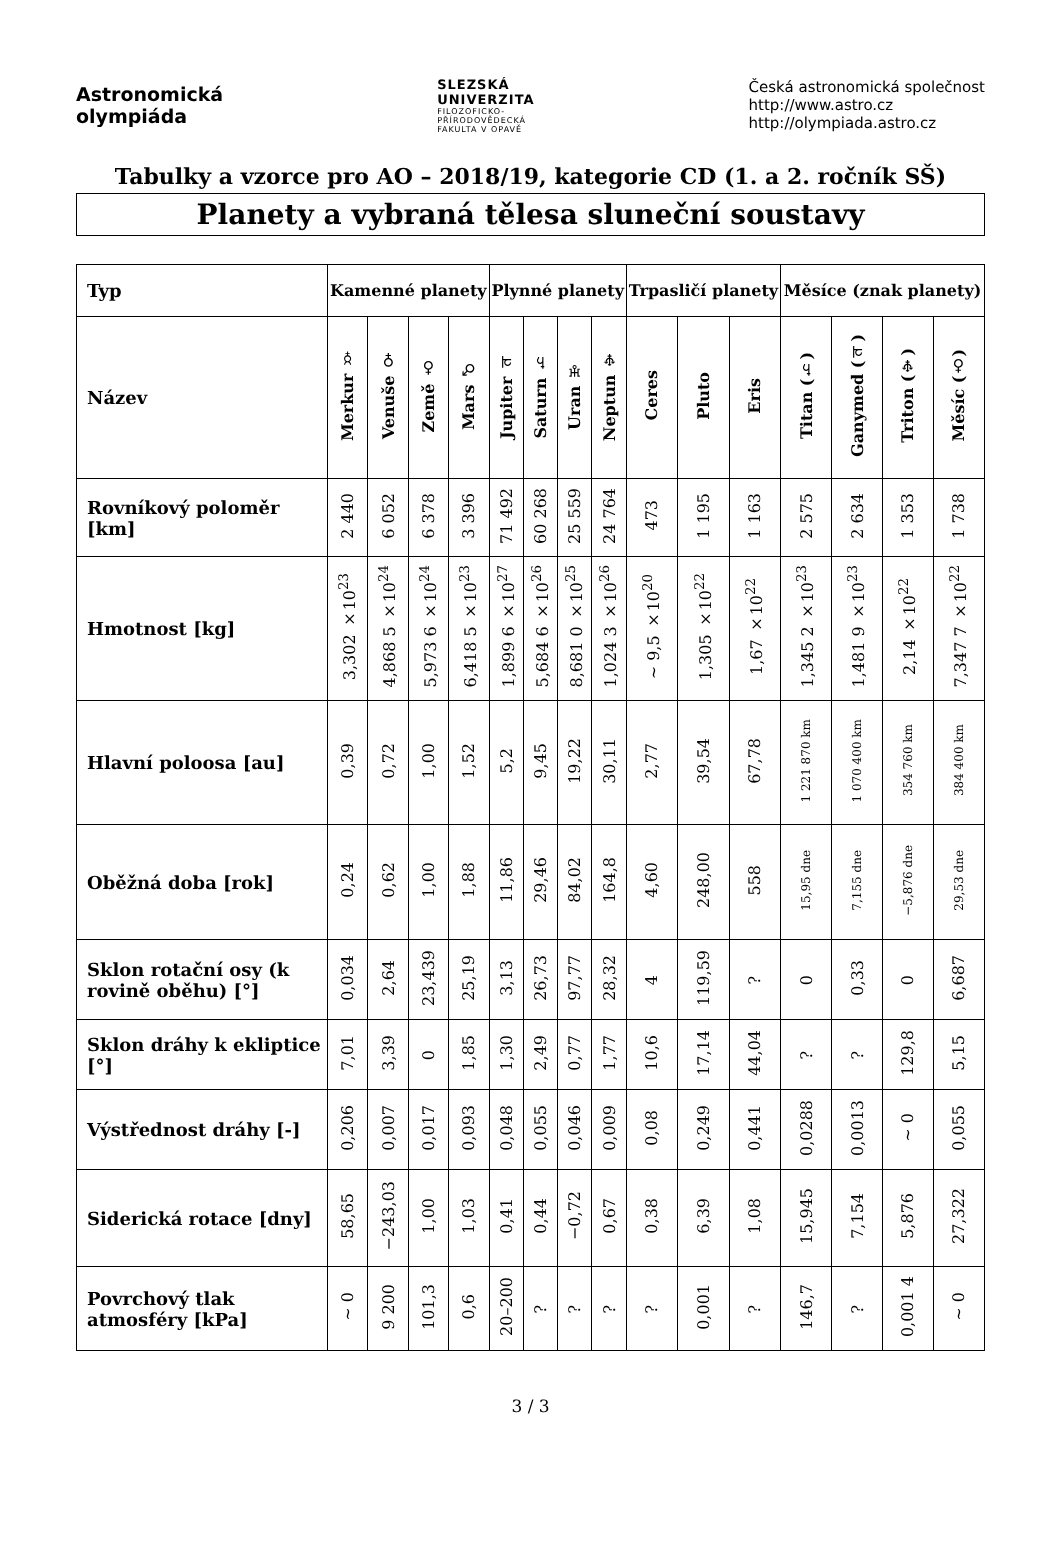Astronomická
olympiáda
SLEZSKÁ
UNIVERZITA
FILOZOFICKO-
PŘÍRODOVĚDECKÁ
FAKULTA V OPAVĚ
Česká astronomická společnost
http://www.astro.cz
http://olympiada.astro.cz
Tabulky a vzorce pro AO – 2018/19, kategorie CD (1. a 2. ročník SŠ)
Planety a vybraná tělesa sluneční soustavy
| Typ | Kamenné planety | | | | Plynné planety | | | | Trpasličí planety | | | Měsíce (znak planety) | | | |
| --- | --- | --- | --- | --- | --- | --- | --- | --- | --- | --- | --- | --- | --- | --- | --- |
| Název | Merkur ☿ | Venuše ♀ | Země ♁ | Mars ♂ | Jupiter ♃ | Saturn ♄ | Uran ♅ | Neptun ♆ | Ceres | Pluto | Eris | Titan (♄) | Ganymed (♃) | Triton (♆) | Měsíc (♁) |
| Rovníkový poloměr [km] | 2 440 | 6 052 | 6 378 | 3 396 | 71 492 | 60 268 | 25 559 | 24 764 | 473 | 1 195 | 1 163 | 2 575 | 2 634 | 1 353 | 1 738 |
| Hmotnost [kg] | 3,302 ×10<sup>23</sup> | 4,868 5 ×10<sup>24</sup> | 5,973 6 ×10<sup>24</sup> | 6,418 5 ×10<sup>23</sup> | 1,899 6 ×10<sup>27</sup> | 5,684 6 ×10<sup>26</sup> | 8,681 0 ×10<sup>25</sup> | 1,024 3 ×10<sup>26</sup> | ~ 9,5 ×10<sup>20</sup> | 1,305 ×10<sup>22</sup> | 1,67 ×10<sup>22</sup> | 1,345 2 ×10<sup>23</sup> | 1,481 9 ×10<sup>23</sup> | 2,14 ×10<sup>22</sup> | 7,347 7 ×10<sup>22</sup> |
| Hlavní poloosa [au] | 0,39 | 0,72 | 1,00 | 1,52 | 5,2 | 9,45 | 19,22 | 30,11 | 2,77 | 39,54 | 67,78 | 1 221 870 km | 1 070 400 km | 354 760 km | 384 400 km |
| Oběžná doba [rok] | 0,24 | 0,62 | 1,00 | 1,88 | 11,86 | 29,46 | 84,02 | 164,8 | 4,60 | 248,00 | 558 | 15,95 dne | 7,155 dne | −5,876 dne | 29,53 dne |
| Sklon rotační osy (k rovině oběhu) [°] | 0,034 | 2,64 | 23,439 | 25,19 | 3,13 | 26,73 | 97,77 | 28,32 | 4 | 119,59 | ? | 0 | 0,33 | 0 | 6,687 |
| Sklon dráhy k ekliptice [°] | 7,01 | 3,39 | 0 | 1,85 | 1,30 | 2,49 | 0,77 | 1,77 | 10,6 | 17,14 | 44,04 | ? | ? | 129,8 | 5,15 |
| Výstřednost dráhy [-] | 0,206 | 0,007 | 0,017 | 0,093 | 0,048 | 0,055 | 0,046 | 0,009 | 0,08 | 0,249 | 0,441 | 0,0288 | 0,0013 | ~ 0 | 0,055 |
| Siderická rotace [dny] | 58,65 | −243,03 | 1,00 | 1,03 | 0,41 | 0,44 | −0,72 | 0,67 | 0,38 | 6,39 | 1,08 | 15,945 | 7,154 | 5,876 | 27,322 |
| Povrchový tlak atmosféry [kPa] | ~ 0 | 9 200 | 101,3 | 0,6 | 20–200 | ? | ? | ? | ? | 0,001 | ? | 146,7 | ? | 0,001 4 | ~ 0 |
3 / 3